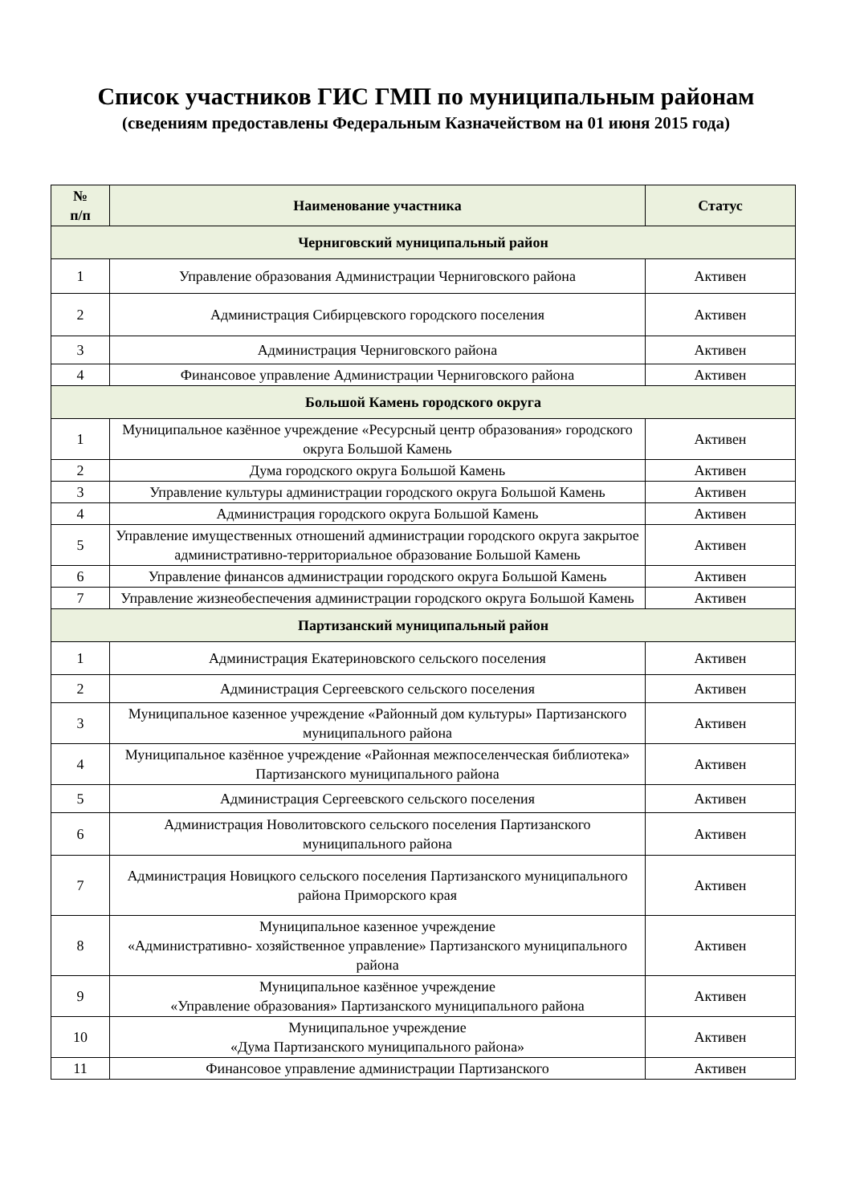Список участников ГИС ГМП по муниципальным районам
(сведениям предоставлены Федеральным Казначейством на 01 июня 2015 года)
| № п/п | Наименование участника | Статус |
| --- | --- | --- |
| Черниговский муниципальный район | | |
| 1 | Управление образования Администрации Черниговского района | Активен |
| 2 | Администрация Сибирцевского городского поселения | Активен |
| 3 | Администрация Черниговского района | Активен |
| 4 | Финансовое управление Администрации Черниговского района | Активен |
| Большой Камень городского округа | | |
| 1 | Муниципальное казённое учреждение «Ресурсный центр образования» городского округа Большой Камень | Активен |
| 2 | Дума городского округа Большой Камень | Активен |
| 3 | Управление культуры администрации городского округа Большой Камень | Активен |
| 4 | Администрация городского округа Большой Камень | Активен |
| 5 | Управление имущественных отношений администрации городского округа закрытое административно-территориальное образование Большой Камень | Активен |
| 6 | Управление финансов администрации городского округа Большой Камень | Активен |
| 7 | Управление жизнеобеспечения администрации городского округа Большой Камень | Активен |
| Партизанский муниципальный район | | |
| 1 | Администрация Екатериновского сельского поселения | Активен |
| 2 | Администрация Сергеевского сельского поселения | Активен |
| 3 | Муниципальное казенное учреждение «Районный дом культуры» Партизанского муниципального района | Активен |
| 4 | Муниципальное казённое учреждение «Районная межпоселенческая библиотека» Партизанского муниципального района | Активен |
| 5 | Администрация Сергеевского сельского поселения | Активен |
| 6 | Администрация Новолитовского сельского поселения Партизанского муниципального района | Активен |
| 7 | Администрация Новицкого сельского поселения Партизанского муниципального района Приморского края | Активен |
| 8 | Муниципальное казенное учреждение «Административно- хозяйственное управление» Партизанского муниципального района | Активен |
| 9 | Муниципальное казённое учреждение «Управление образования» Партизанского муниципального района | Активен |
| 10 | Муниципальное учреждение «Дума Партизанского муниципального района» | Активен |
| 11 | Финансовое управление администрации Партизанского | Активен |